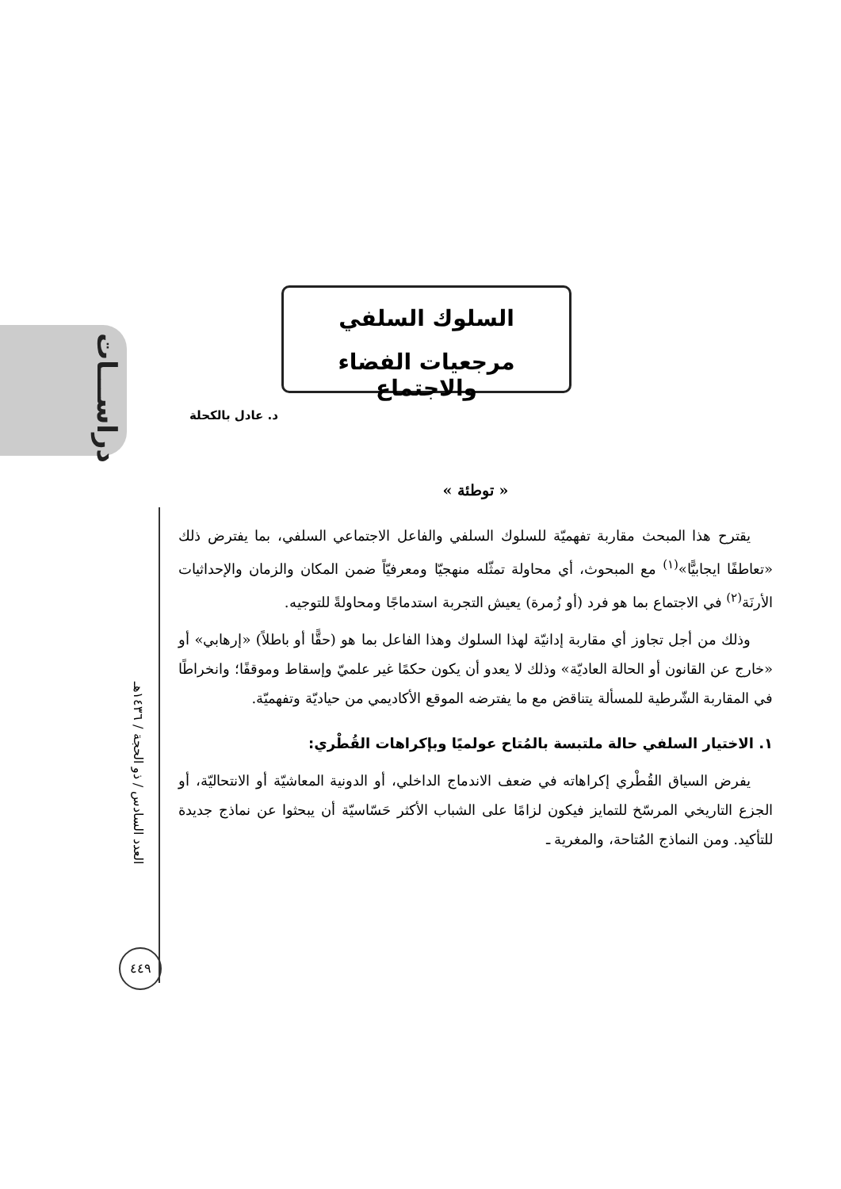دراســـات
السلوك السلفي
مرجعيات الفضاء والاجتماع
د. عادل بالكحلة
العدد السادس / ذو الحجة / ١٤٣٦هـ
« توطئة »
يقترح هذا المبحث مقاربة تفهميّة للسلوك السلفي والفاعل الاجتماعي السلفي، بما يفترض ذلك «تعاطفًا ايجابيًّا»<sup>(١)</sup> مع المبحوث، أي محاولة تمثّله منهجيّا ومعرفيّاً ضمن المكان والزمان والإحداثيات الأرنَة<sup>(٢)</sup> في الاجتماع بما هو فرد (أو زُمرة) يعيش التجربة استدماجًا ومحاولةً للتوجيه.
وذلك من أجل تجاوز أي مقاربة إدانيّة لهذا السلوك وهذا الفاعل بما هو (حقًّا أو باطلاً) «إرهابي» أو «خارج عن القانون أو الحالة العاديّة» وذلك لا يعدو أن يكون حكمًا غير علميّ وإسقاط وموقفًا؛ وانخراطًا في المقاربة الشّرطية للمسألة يتناقض مع ما يفترضه الموقع الأكاديمي من حياديّة وتفهميّة.
١. الاختيار السلفي حالة ملتبسة بالمُتاح عولميًا وبإكراهات القُطْري:
يفرض السياق القُطْري إكراهاته في ضعف الاندماج الداخلي، أو الدونية المعاشيّة أو الانتحاليّة، أو الجزع التاريخي المرسّخ للتمايز فيكون لزامًا على الشباب الأكثر حَسّاسيّة أن يبحثوا عن نماذج جديدة للتأكيد. ومن النماذج المُتاحة، والمغرية ـ
٤٤٩